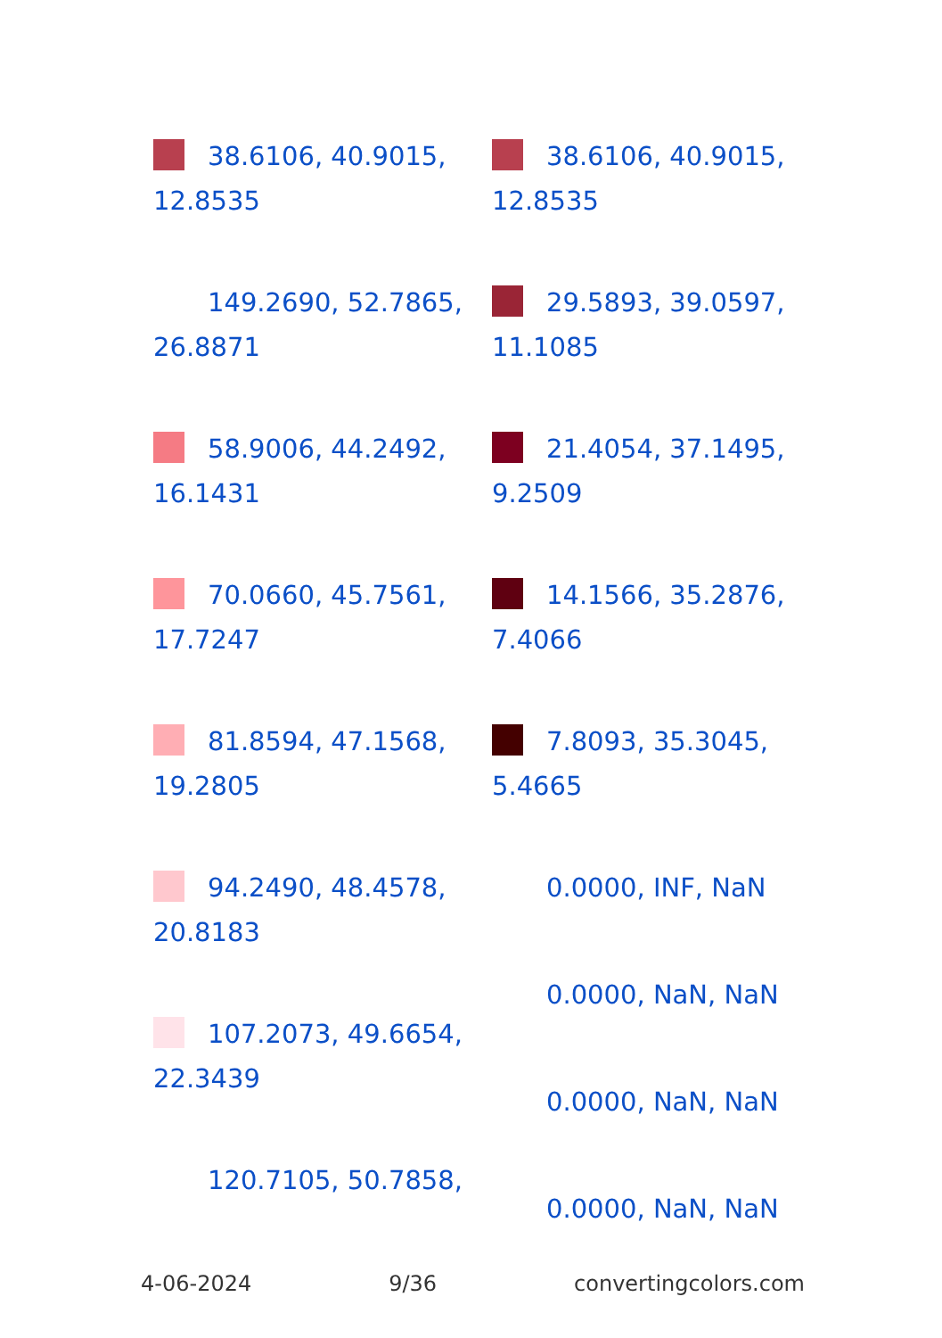38.6106, 40.9015, 12.8535
149.2690, 52.7865, 26.8871
58.9006, 44.2492, 16.1431
70.0660, 45.7561, 17.7247
81.8594, 47.1568, 19.2805
94.2490, 48.4578, 20.8183
107.2073, 49.6654, 22.3439
120.7105, 50.7858,
38.6106, 40.9015, 12.8535
29.5893, 39.0597, 11.1085
21.4054, 37.1495, 9.2509
14.1566, 35.2876, 7.4066
7.8093, 35.3045, 5.4665
0.0000, INF, NaN
0.0000, NaN, NaN
0.0000, NaN, NaN
0.0000, NaN, NaN
4-06-2024 9/36 convertingcolors.com